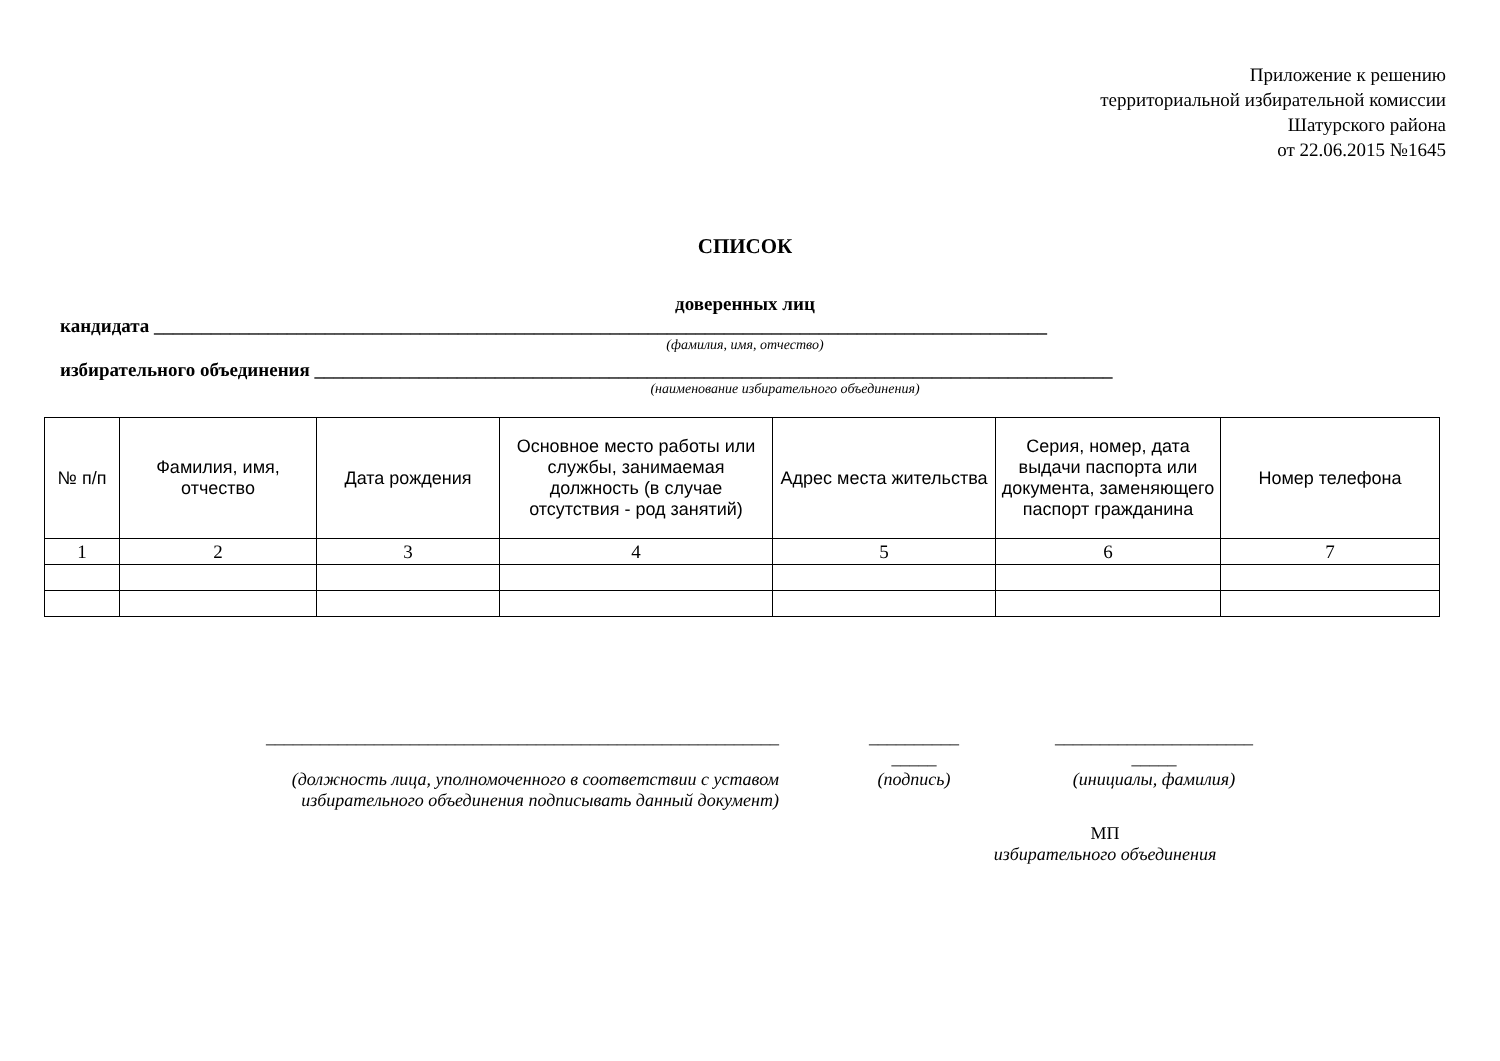Приложение к решению
территориальной избирательной комиссии
Шатурского района
от 22.06.2015 №1645
СПИСОК
доверенных лиц
кандидата ______________________________________________________________________________________________
(фамилия, имя, отчество)
избирательного объединения ____________________________________________________________________________________
(наименование избирательного объединения)
| № п/п | Фамилия, имя, отчество | Дата рождения | Основное место работы или службы, занимаемая должность (в случае отсутствия - род занятий) | Адрес места жительства | Серия, номер, дата выдачи паспорта или документа, заменяющего паспорт гражданина | Номер телефона |
| --- | --- | --- | --- | --- | --- | --- |
| 1 | 2 | 3 | 4 | 5 | 6 | 7 |
_________________________________________________________
(должность лица, уполномоченного в соответствии с уставом избирательного объединения подписывать данный документ)
__________
_____
(подпись)
______________________
_____
(инициалы, фамилия)
МП
избирательного объединения